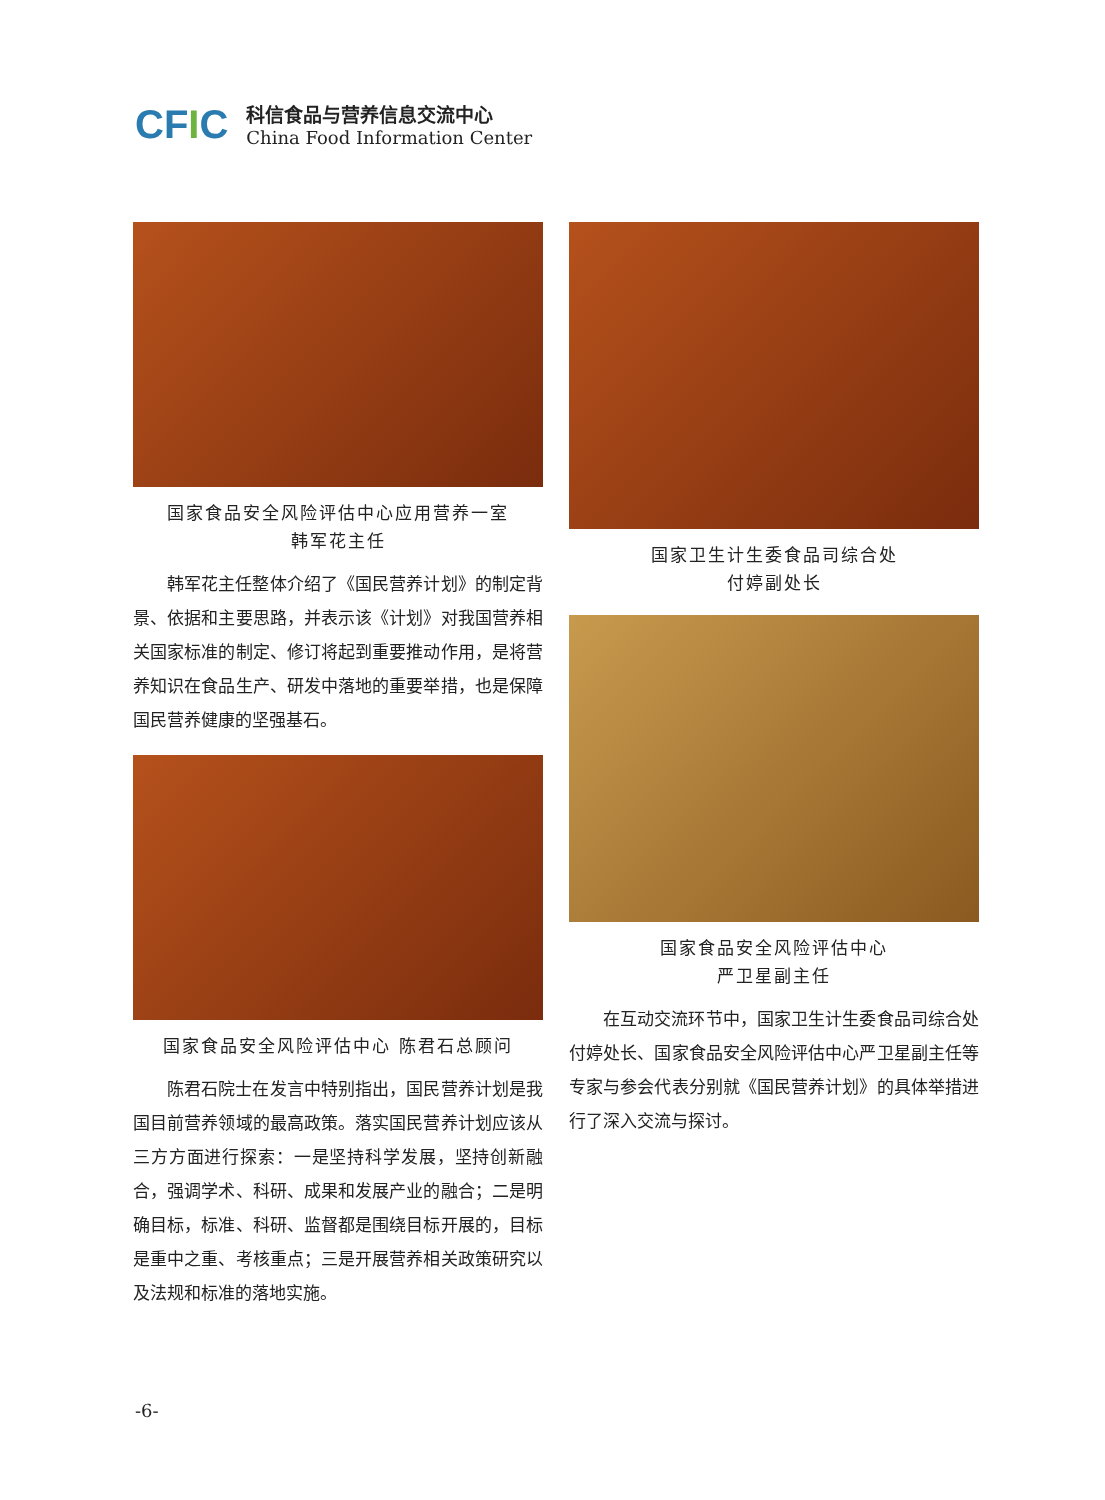CFIC
科信食品与营养信息交流中心
China Food Information Center
国家食品安全风险评估中心应用营养一室
韩军花主任
韩军花主任整体介绍了《国民营养计划》的制定背景、依据和主要思路，并表示该《计划》对我国营养相关国家标准的制定、修订将起到重要推动作用，是将营养知识在食品生产、研发中落地的重要举措，也是保障国民营养健康的坚强基石。
国家食品安全风险评估中心 陈君石总顾问
陈君石院士在发言中特别指出，国民营养计划是我国目前营养领域的最高政策。落实国民营养计划应该从三方方面进行探索：一是坚持科学发展，坚持创新融合，强调学术、科研、成果和发展产业的融合；二是明确目标，标准、科研、监督都是围绕目标开展的，目标是重中之重、考核重点；三是开展营养相关政策研究以及法规和标准的落地实施。
国家卫生计生委食品司综合处
付婷副处长
国家食品安全风险评估中心
严卫星副主任
在互动交流环节中，国家卫生计生委食品司综合处付婷处长、国家食品安全风险评估中心严卫星副主任等专家与参会代表分别就《国民营养计划》的具体举措进行了深入交流与探讨。
-6-